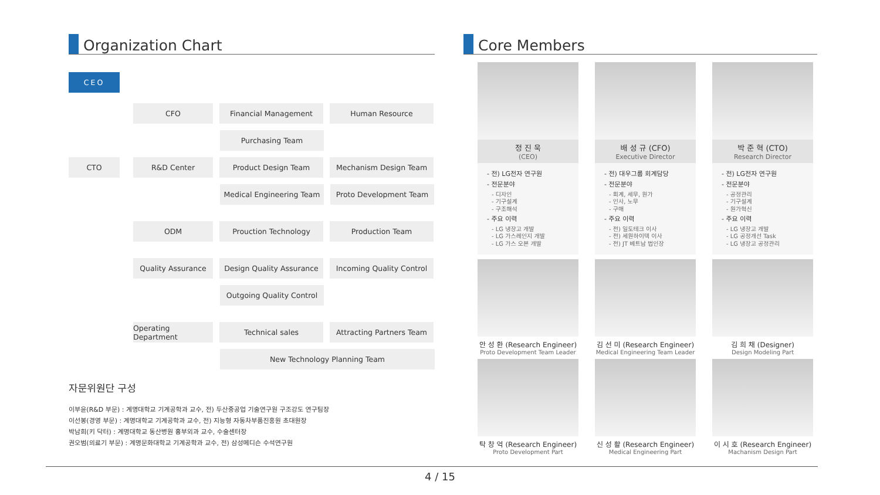Organization Chart
CEO
CFO Financial Management Human Resource
Purchasing Team
CTO R&D Center Product Design Team Mechanism Design Team
Medical Engineering Team
Proto Development Team
ODM Prouction Technology Production Team
Quality Assurance Design Quality Assurance
Incoming Quality Control
Outgoing Quality Control
Operating Department
Technical sales Attracting Partners Team
New Technology Planning Team
자문위원단 구성
이부윤(R&D 부문) : 계명대학교 기계공학과 교수, 전) 두산중공업 기술연구원 구조강도 연구팀장
이선봉(경영 부문) : 계명대학교 기계공학과 교수, 전) 지능형 자동차부품진흥원 초대원장
박남희(키 닥터) : 계명대학교 동산병원 흉부외과 교수, 수술센터장
권오범(의료기 부문) : 계명문화대학교 기계공학과 교수, 전) 삼성메디슨 수석연구원
Core Members
정 진 욱
(CEO)
- 전) LG전자 연구원
- 전문분야
- 디자인
- 기구설계
- 구조해석
- 주요 이력
- LG 냉장고 개발
- LG 가스레인지 개발
- LG 가스 오븐 개발
배 성 규 (CFO)
Executive Director
- 전) 대우그룹 회계담당
- 전문분야
- 회계, 세무, 원가
- 인사, 노무
- 구매
- 주요 이력
- 전) 일도테크 이사
- 전) 세원하이텍 이사
- 전) JT 베트남 법인장
박 준 혁 (CTO)
Research Director
- 전) LG전자 연구원
- 전문분야
- 공정관리
- 기구설계
- 원가혁신
- 주요 이력
- LG 냉장고 개발
- LG 공정개선 Task
- LG 냉장고 공정관리
안 성 환 (Research Engineer)
Proto Development Team Leader
김 선 미 (Research Engineer)
Medical Engineering Team Leader
김 희 채 (Designer)
Design Modeling Part
탁 창 억 (Research Engineer)
Proto Development Part
신 성 활 (Research Engineer)
Medical Engineering Part
이 시 호 (Research Engineer)
Machanism Design Part
4 / 15